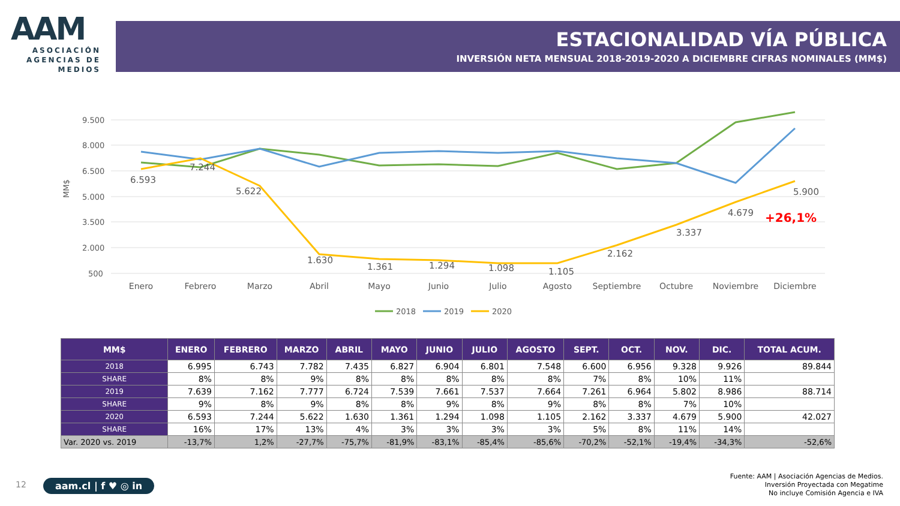AAM
ASOCIACIÓN
AGENCIAS DE
MEDIOS
ESTACIONALIDAD VÍA PÚBLICA
INVERSIÓN NETA MENSUAL 2018-2019-2020 A DICIEMBRE CIFRAS NOMINALES (MM$)
9.500
8.000
6.500
5.000
3.500
2.000
500
MM$
6.593
7.244
5.622
1.630
1.361
1.294
1.098
1.105
2.162
3.337
4.679
5.900
+26,1%
Enero
Febrero
Marzo
Abril
Mayo
Junio
Julio
Agosto
Septiembre
Octubre
Noviembre
Diciembre
2018
2019
2020
| MM$ | ENERO | FEBRERO | MARZO | ABRIL | MAYO | JUNIO | JULIO | AGOSTO | SEPT. | OCT. | NOV. | DIC. | TOTAL ACUM. |
| --- | --- | --- | --- | --- | --- | --- | --- | --- | --- | --- | --- | --- | --- |
| 2018 | 6.995 | 6.743 | 7.782 | 7.435 | 6.827 | 6.904 | 6.801 | 7.548 | 6.600 | 6.956 | 9.328 | 9.926 | 89.844 |
| SHARE | 8% | 8% | 9% | 8% | 8% | 8% | 8% | 8% | 7% | 8% | 10% | 11% | |
| 2019 | 7.639 | 7.162 | 7.777 | 6.724 | 7.539 | 7.661 | 7.537 | 7.664 | 7.261 | 6.964 | 5.802 | 8.986 | 88.714 |
| SHARE | 9% | 8% | 9% | 8% | 8% | 9% | 8% | 9% | 8% | 8% | 7% | 10% | |
| 2020 | 6.593 | 7.244 | 5.622 | 1.630 | 1.361 | 1.294 | 1.098 | 1.105 | 2.162 | 3.337 | 4.679 | 5.900 | 42.027 |
| SHARE | 16% | 17% | 13% | 4% | 3% | 3% | 3% | 3% | 5% | 8% | 11% | 14% | |
| Var. 2020 vs. 2019 | -13,7% | 1,2% | -27,7% | -75,7% | -81,9% | -83,1% | -85,4% | -85,6% | -70,2% | -52,1% | -19,4% | -34,3% | -52,6% |
12 aam.cl | f ♥ ◎ in
Fuente: AAM | Asociación Agencias de Medios.
Inversión Proyectada con Megatime
No incluye Comisión Agencia e IVA